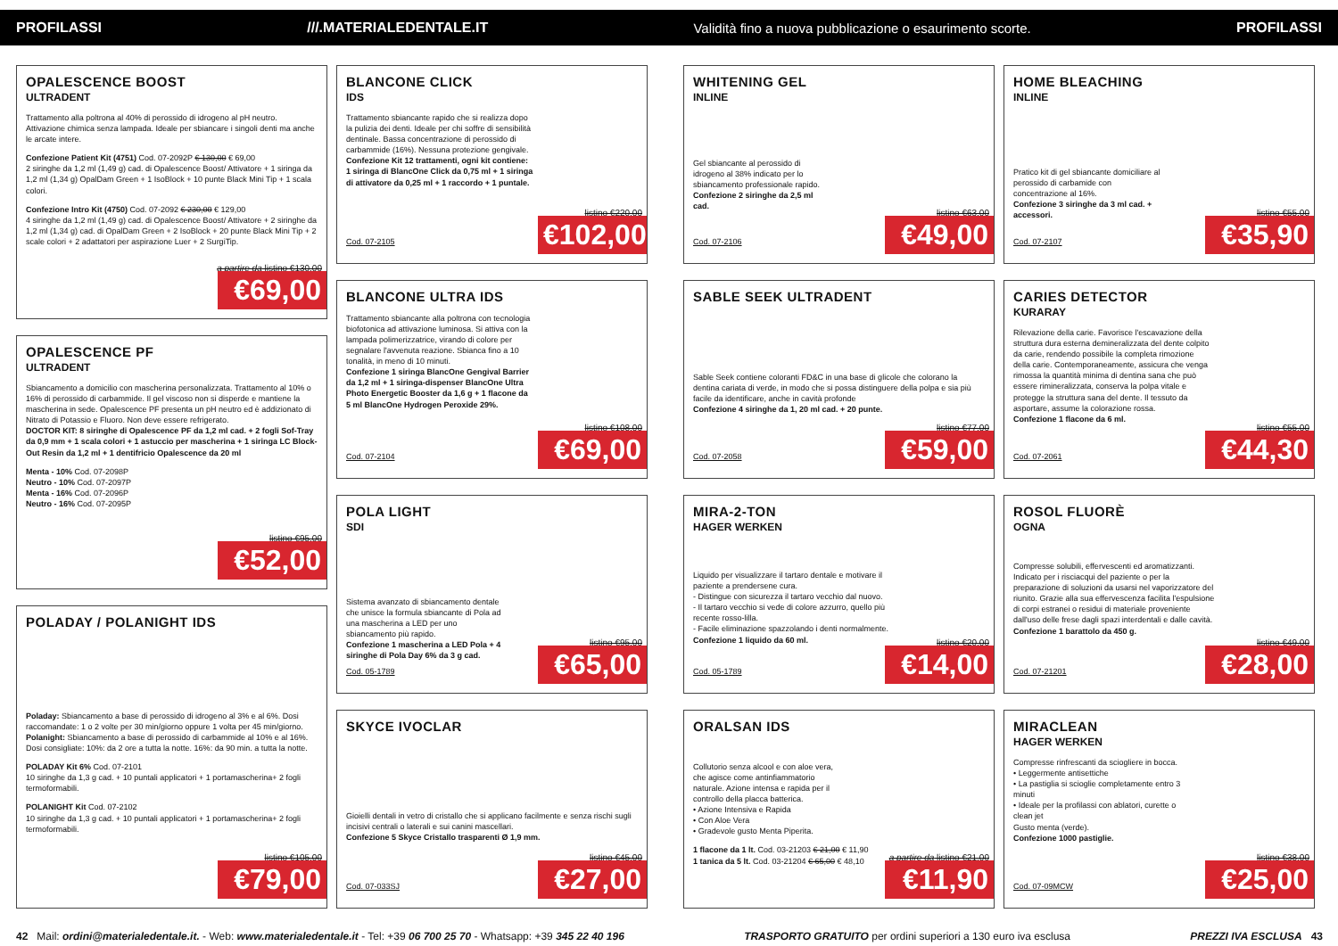PROFILASSI ///.MATERIALEDENTALE.IT Validità fino a nuova pubblicazione o esaurimento scorte. PROFILASSI
OPALESCENCE BOOST
ULTRADENT
Trattamento alla poltrona al 40% di perossido di idrogeno al pH neutro. Attivazione chimica senza lampada. Ideale per sbiancare i singoli denti ma anche le arcate intere.
Confezione Patient Kit (4751) Cod. 07-2092P € 130,00 € 69,00
2 siringhe da 1,2 ml (1,49 g) cad. di Opalescence Boost/ Attivatore + 1 siringa da 1,2 ml (1,34 g) OpalDam Green + 1 IsoBlock + 10 punte Black Mini Tip + 1 scala colori.
Confezione Intro Kit (4750) Cod. 07-2092 € 230,00 € 129,00
4 siringhe da 1,2 ml (1,49 g) cad. di Opalescence Boost/ Attivatore + 2 siringhe da 1,2 ml (1,34 g) cad. di OpalDam Green + 2 IsoBlock + 20 punte Black Mini Tip + 2 scale colori + 2 adattatori per aspirazione Luer + 2 SurgiTip.
a partire da listino €130,00
€69,00
OPALESCENCE PF
ULTRADENT
Sbiancamento a domicilio con mascherina personalizzata. Trattamento al 10% o 16% di perossido di carbammide. Il gel viscoso non si disperde e mantiene la mascherina in sede. Opalescence PF presenta un pH neutro ed è addizionato di Nitrato di Potassio e Fluoro. Non deve essere refrigerato.
DOCTOR KIT: 8 siringhe di Opalescence PF da 1,2 ml cad. + 2 fogli Sof-Tray da 0,9 mm + 1 scala colori + 1 astuccio per mascherina + 1 siringa LC Block-Out Resin da 1,2 ml + 1 dentifricio Opalescence da 20 ml
Menta - 10% Cod. 07-2098P
Neutro - 10% Cod. 07-2097P
Menta - 16% Cod. 07-2096P
Neutro - 16% Cod. 07-2095P
listino €95,00
€52,00
POLADAY / POLANIGHT IDS
Poladay: Sbiancamento a base di perossido di idrogeno al 3% e al 6%. Dosi raccomandate: 1 o 2 volte per 30 min/giorno oppure 1 volta per 45 min/giorno.
Polanight: Sbiancamento a base di perossido di carbammide al 10% e al 16%. Dosi consigliate: 10%: da 2 ore a tutta la notte. 16%: da 90 min. a tutta la notte.
POLADAY Kit 6% Cod. 07-2101
10 siringhe da 1,3 g cad. + 10 puntali applicatori + 1 portamascherina+ 2 fogli termoformabili.
POLANIGHT Kit Cod. 07-2102
10 siringhe da 1,3 g cad. + 10 puntali applicatori + 1 portamascherina+ 2 fogli termoformabili.
listino €105,00
€79,00
BLANCONE CLICK
IDS
Trattamento sbiancante rapido che si realizza dopo la pulizia dei denti. Ideale per chi soffre di sensibilità dentinale. Bassa concentrazione di perossido di carbammide (16%). Nessuna protezione gengivale.
Confezione Kit 12 trattamenti, ogni kit contiene: 1 siringa di BlancOne Click da 0,75 ml + 1 siringa di attivatore da 0,25 ml + 1 raccordo + 1 puntale.
Cod. 07-2105
listino €220,00
€102,00
BLANCONE ULTRA IDS
Trattamento sbiancante alla poltrona con tecnologia biofotonica ad attivazione luminosa. Si attiva con la lampada polimerizzatrice, virando di colore per segnalare l'avvenuta reazione. Sbianca fino a 10 tonalità, in meno di 10 minuti.
Confezione 1 siringa BlancOne Gengival Barrier da 1,2 ml + 1 siringa-dispenser BlancOne Ultra Photo Energetic Booster da 1,6 g + 1 flacone da 5 ml BlancOne Hydrogen Peroxide 29%.
Cod. 07-2104
listino €108,00
€69,00
POLA LIGHT
SDI
Sistema avanzato di sbiancamento dentale che unisce la formula sbiancante di Pola ad una mascherina a LED per uno sbiancamento più rapido.
Confezione 1 mascherina a LED Pola + 4 siringhe di Pola Day 6% da 3 g cad.
Cod. 05-1789
listino €95,00
€65,00
SKYCE IVOCLAR
Gioielli dentali in vetro di cristallo che si applicano facilmente e senza rischi sugli incisivi centrali o laterali e sui canini mascellari.
Confezione 5 Skyce Cristallo trasparenti Ø 1,9 mm.
Cod. 07-033SJ
listino €45,00
€27,00
WHITENING GEL
INLINE
Gel sbiancante al perossido di idrogeno al 38% indicato per lo sbiancamento professionale rapido.
Confezione 2 siringhe da 2,5 ml cad.
Cod. 07-2106
listino €63,00
€49,00
SABLE SEEK ULTRADENT
Sable Seek contiene coloranti FD&C in una base di glicole che colorano la dentina cariata di verde, in modo che si possa distinguere della polpa e sia più facile da identificare, anche in cavità profonde
Confezione 4 siringhe da 1, 20 ml cad. + 20 punte.
Cod. 07-2058
listino €77,00
€59,00
MIRA-2-TON
HAGER WERKEN
Liquido per visualizzare il tartaro dentale e motivare il paziente a prendersene cura.
- Distingue con sicurezza il tartaro vecchio dal nuovo.
- Il tartaro vecchio si vede di colore azzurro, quello più recente rosso-lilla.
- Facile eliminazione spazzolando i denti normalmente.
Confezione 1 liquido da 60 ml.
Cod. 05-1789
listino €20,00
€14,00
ORALSAN IDS
Collutorio senza alcool e con aloe vera, che agisce come antinfiammatorio naturale. Azione intensa e rapida per il controllo della placca batterica.
• Azione Intensiva e Rapida
• Con Aloe Vera
• Gradevole gusto Menta Piperita.
1 flacone da 1 lt. Cod. 03-21203 € 21,00 € 11,90
1 tanica da 5 lt. Cod. 03-21204 € 65,00 € 48,10
a partire da listino €21,00
€11,90
HOME BLEACHING
INLINE
Pratico kit di gel sbiancante domiciliare al perossido di carbamide con concentrazione al 16%.
Confezione 3 siringhe da 3 ml cad. + accessori.
Cod. 07-2107
listino €55,00
€35,90
CARIES DETECTOR
KURARAY
Rilevazione della carie. Favorisce l'escavazione della struttura dura esterna demineralizzata del dente colpito da carie, rendendo possibile la completa rimozione della carie. Contemporaneamente, assicura che venga rimossa la quantità minima di dentina sana che può essere rimineralizzata, conserva la polpa vitale e protegge la struttura sana del dente. Il tessuto da asportare, assume la colorazione rossa.
Confezione 1 flacone da 6 ml.
Cod. 07-2061
listino €55,00
€44,30
ROSOL FLUORÈ
OGNA
Compresse solubili, effervescenti ed aromatizzanti. Indicato per i risciacqui del paziente o per la preparazione di soluzioni da usarsi nel vaporizzatore del riunito. Grazie alla sua effervescenza facilita l'espulsione di corpi estranei o residui di materiale proveniente dall'uso delle frese dagli spazi interdentali e dalle cavità. Confezione 1 barattolo da 450 g.
Cod. 07-21201
listino €49,00
€28,00
MIRACLEAN
HAGER WERKEN
Compresse rinfrescanti da sciogliere in bocca.
• Leggermente antisettiche
• La pastiglia si scioglie completamente entro 3 minuti
• Ideale per la profilassi con ablatori, curette o clean jet
Gusto menta (verde).
Confezione 1000 pastiglie.
Cod. 07-09MCW
listino €38,00
€25,00
42 Mail: ordini@materialedentale.it. - Web: www.materialedentale.it - Tel: +39 06 700 25 70 - Whatsapp: +39 345 22 40 196 TRASPORTO GRATUITO per ordini superiori a 130 euro iva esclusa PREZZI IVA ESCLUSA 43